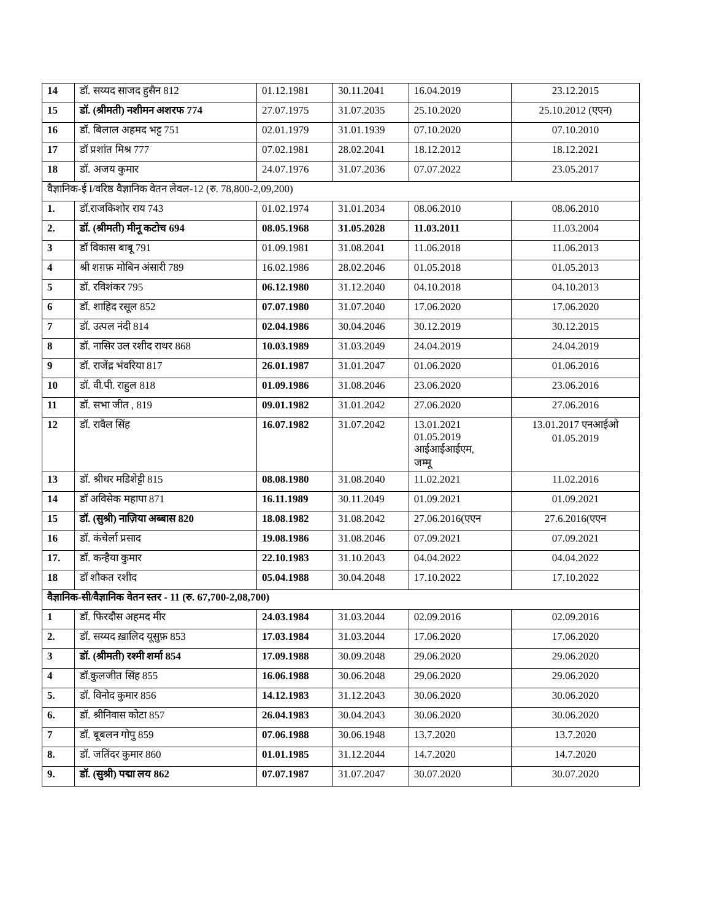| 14 | डॉ. सय्यद साजद हुसैन 812 | 01.12.1981 | 30.11.2041 | 16.04.2019 | 23.12.2015 |
| 15 | डॉ. (श्रीमती) नशीमन अशरफ 774 | 27.07.1975 | 31.07.2035 | 25.10.2020 | 25.10.2012 (एएन) |
| 16 | डॉ. बिलाल अहमद भट्ट 751 | 02.01.1979 | 31.01.1939 | 07.10.2020 | 07.10.2010 |
| 17 | डॉ प्रशांत मिश्र 777 | 07.02.1981 | 28.02.2041 | 18.12.2012 | 18.12.2021 |
| 18 | डॉ. अजय कुमार | 24.07.1976 | 31.07.2036 | 07.07.2022 | 23.05.2017 |
| वैज्ञानिक-ई I/वरिष्ठ वैज्ञानिक वेतन लेवल-12 (रु. 78,800-2,09,200) | | | | | |
| 1. | डॉ.राजकिशोर राय 743 | 01.02.1974 | 31.01.2034 | 08.06.2010 | 08.06.2010 |
| 2. | डॉ. (श्रीमती) मीनू कटोच 694 | 08.05.1968 | 31.05.2028 | 11.03.2011 | 11.03.2004 |
| 3 | डॉ विकास बाबू 791 | 01.09.1981 | 31.08.2041 | 11.06.2018 | 11.06.2013 |
| 4 | श्री शग़फ़ मोबिन अंसारी 789 | 16.02.1986 | 28.02.2046 | 01.05.2018 | 01.05.2013 |
| 5 | डॉ. रविशंकर 795 | 06.12.1980 | 31.12.2040 | 04.10.2018 | 04.10.2013 |
| 6 | डॉ. शाहिद रसूल 852 | 07.07.1980 | 31.07.2040 | 17.06.2020 | 17.06.2020 |
| 7 | डॉ. उत्पल नंदी 814 | 02.04.1986 | 30.04.2046 | 30.12.2019 | 30.12.2015 |
| 8 | डॉ. नासिर उल रशीद राथर 868 | 10.03.1989 | 31.03.2049 | 24.04.2019 | 24.04.2019 |
| 9 | डॉ. राजेंद्र भंवरिया 817 | 26.01.1987 | 31.01.2047 | 01.06.2020 | 01.06.2016 |
| 10 | डॉ. वी.पी. राहुल 818 | 01.09.1986 | 31.08.2046 | 23.06.2020 | 23.06.2016 |
| 11 | डॉ. सभा जीत , 819 | 09.01.1982 | 31.01.2042 | 27.06.2020 | 27.06.2016 |
| 12 | डॉ. रावैल सिंह | 16.07.1982 | 31.07.2042 | 13.01.2021 01.05.2019 आईआईआईएम, जम्मू | 13.01.2017 एनआईओ 01.05.2019 |
| 13 | डॉ. श्रीधर मडिशेट्टी 815 | 08.08.1980 | 31.08.2040 | 11.02.2021 | 11.02.2016 |
| 14 | डॉ अविसेक महापा 871 | 16.11.1989 | 30.11.2049 | 01.09.2021 | 01.09.2021 |
| 15 | डॉ. (सुश्री) नाज़िया अब्बास 820 | 18.08.1982 | 31.08.2042 | 27.06.2016(एएन | 27.6.2016(एएन |
| 16 | डॉ. कंचेर्ला प्रसाद | 19.08.1986 | 31.08.2046 | 07.09.2021 | 07.09.2021 |
| 17. | डॉ. कन्हैया कुमार | 22.10.1983 | 31.10.2043 | 04.04.2022 | 04.04.2022 |
| 18 | डॉ शौकत रशीद | 05.04.1988 | 30.04.2048 | 17.10.2022 | 17.10.2022 |
| वैज्ञानिक-सी/वैज्ञानिक वेतन स्तर - 11 (रु. 67,700-2,08,700) | | | | | |
| 1 | डॉ. फिरदौस अहमद मीर | 24.03.1984 | 31.03.2044 | 02.09.2016 | 02.09.2016 |
| 2. | डॉ. सय्यद ख़ालिद यूसुफ़ 853 | 17.03.1984 | 31.03.2044 | 17.06.2020 | 17.06.2020 |
| 3 | डॉ. (श्रीमती) रश्मी शर्मा 854 | 17.09.1988 | 30.09.2048 | 29.06.2020 | 29.06.2020 |
| 4 | डॉ.कुलजीत सिंह 855 | 16.06.1988 | 30.06.2048 | 29.06.2020 | 29.06.2020 |
| 5. | डॉ. विनोद कुमार 856 | 14.12.1983 | 31.12.2043 | 30.06.2020 | 30.06.2020 |
| 6. | डॉ. श्रीनिवास कोटा 857 | 26.04.1983 | 30.04.2043 | 30.06.2020 | 30.06.2020 |
| 7 | डॉ. बूबलन गोपु 859 | 07.06.1988 | 30.06.1948 | 13.7.2020 | 13.7.2020 |
| 8. | डॉ. जतिंदर कुमार 860 | 01.01.1985 | 31.12.2044 | 14.7.2020 | 14.7.2020 |
| 9. | डॉ. (सुश्री) पद्मा लय 862 | 07.07.1987 | 31.07.2047 | 30.07.2020 | 30.07.2020 |